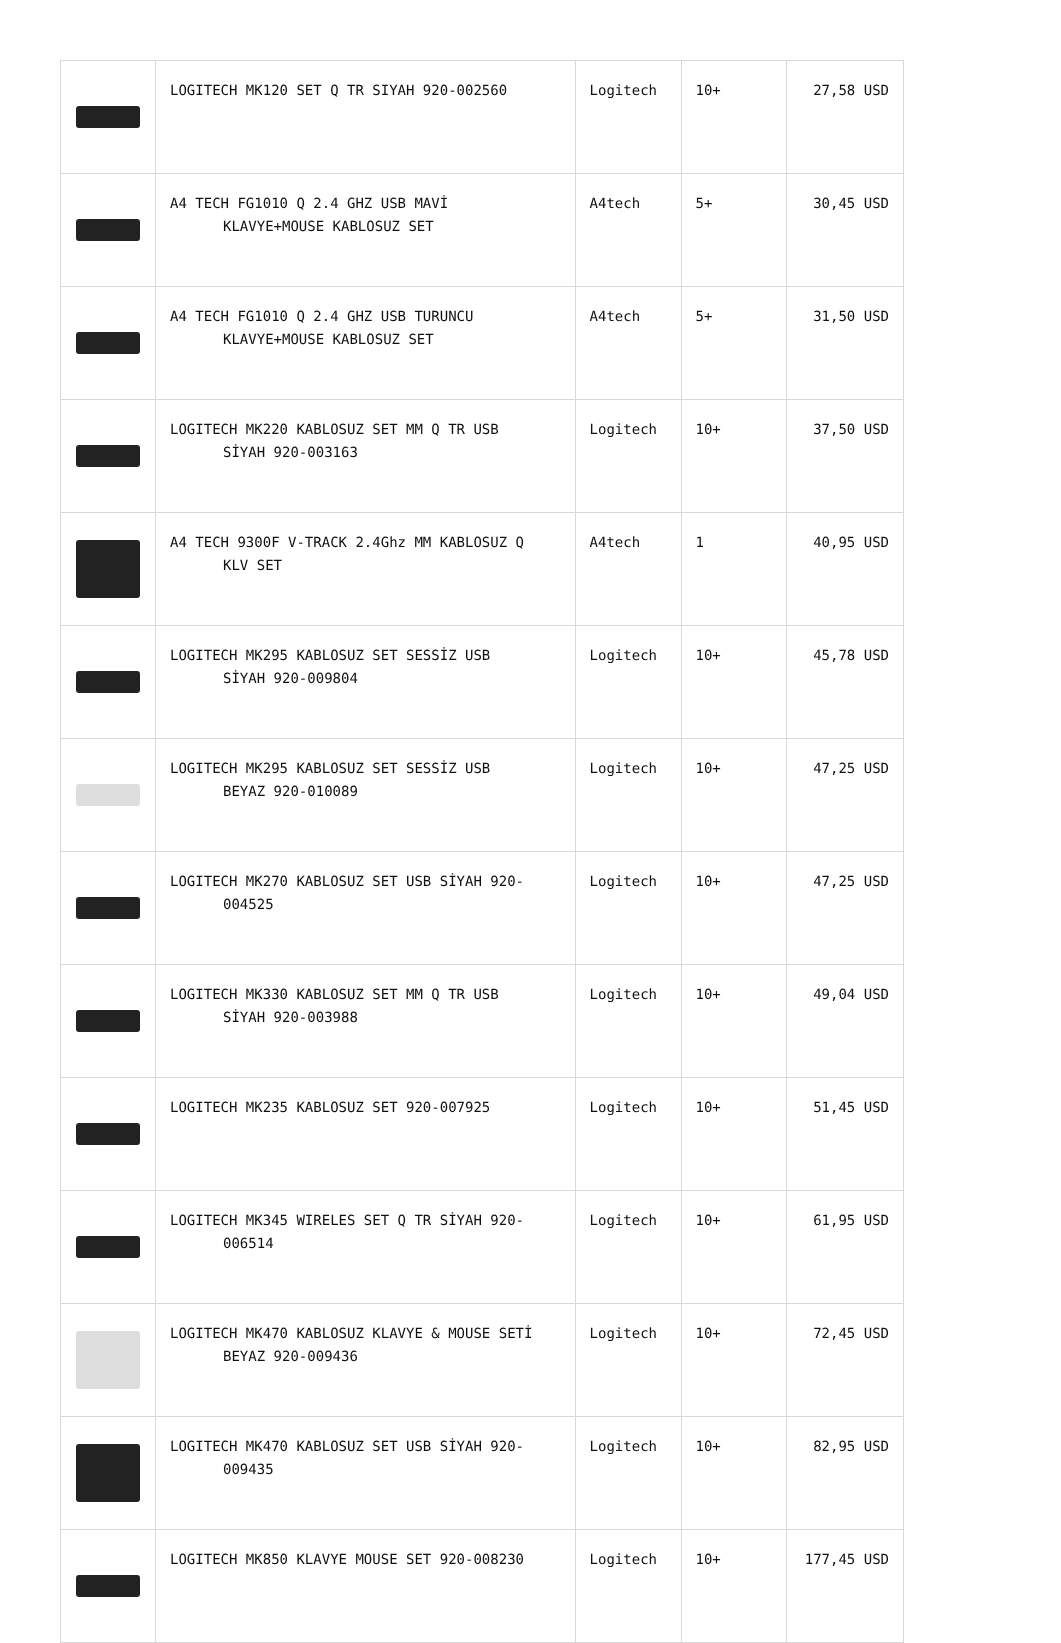| | LOGITECH MK120 SET Q TR SIYAH 920-002560 | Logitech | 10+ | 27,58 USD |
| | A4 TECH FG1010 Q 2.4 GHZ USB MAVİ KLAVYE+MOUSE KABLOSUZ SET | A4tech | 5+ | 30,45 USD |
| | A4 TECH FG1010 Q 2.4 GHZ USB TURUNCU KLAVYE+MOUSE KABLOSUZ SET | A4tech | 5+ | 31,50 USD |
| | LOGITECH MK220 KABLOSUZ SET MM Q TR USB SİYAH 920-003163 | Logitech | 10+ | 37,50 USD |
| | A4 TECH 9300F V-TRACK 2.4Ghz MM KABLOSUZ Q KLV SET | A4tech | 1 | 40,95 USD |
| | LOGITECH MK295 KABLOSUZ SET SESSİZ USB SİYAH 920-009804 | Logitech | 10+ | 45,78 USD |
| | LOGITECH MK295 KABLOSUZ SET SESSİZ USB BEYAZ 920-010089 | Logitech | 10+ | 47,25 USD |
| | LOGITECH MK270 KABLOSUZ SET USB SİYAH 920- 004525 | Logitech | 10+ | 47,25 USD |
| | LOGITECH MK330 KABLOSUZ SET MM Q TR USB SİYAH 920-003988 | Logitech | 10+ | 49,04 USD |
| | LOGITECH MK235 KABLOSUZ SET 920-007925 | Logitech | 10+ | 51,45 USD |
| | LOGITECH MK345 WIRELES SET Q TR SİYAH 920- 006514 | Logitech | 10+ | 61,95 USD |
| | LOGITECH MK470 KABLOSUZ KLAVYE & MOUSE SETİ BEYAZ 920-009436 | Logitech | 10+ | 72,45 USD |
| | LOGITECH MK470 KABLOSUZ SET USB SİYAH 920- 009435 | Logitech | 10+ | 82,95 USD |
| | LOGITECH MK850 KLAVYE MOUSE SET 920-008230 | Logitech | 10+ | 177,45 USD |